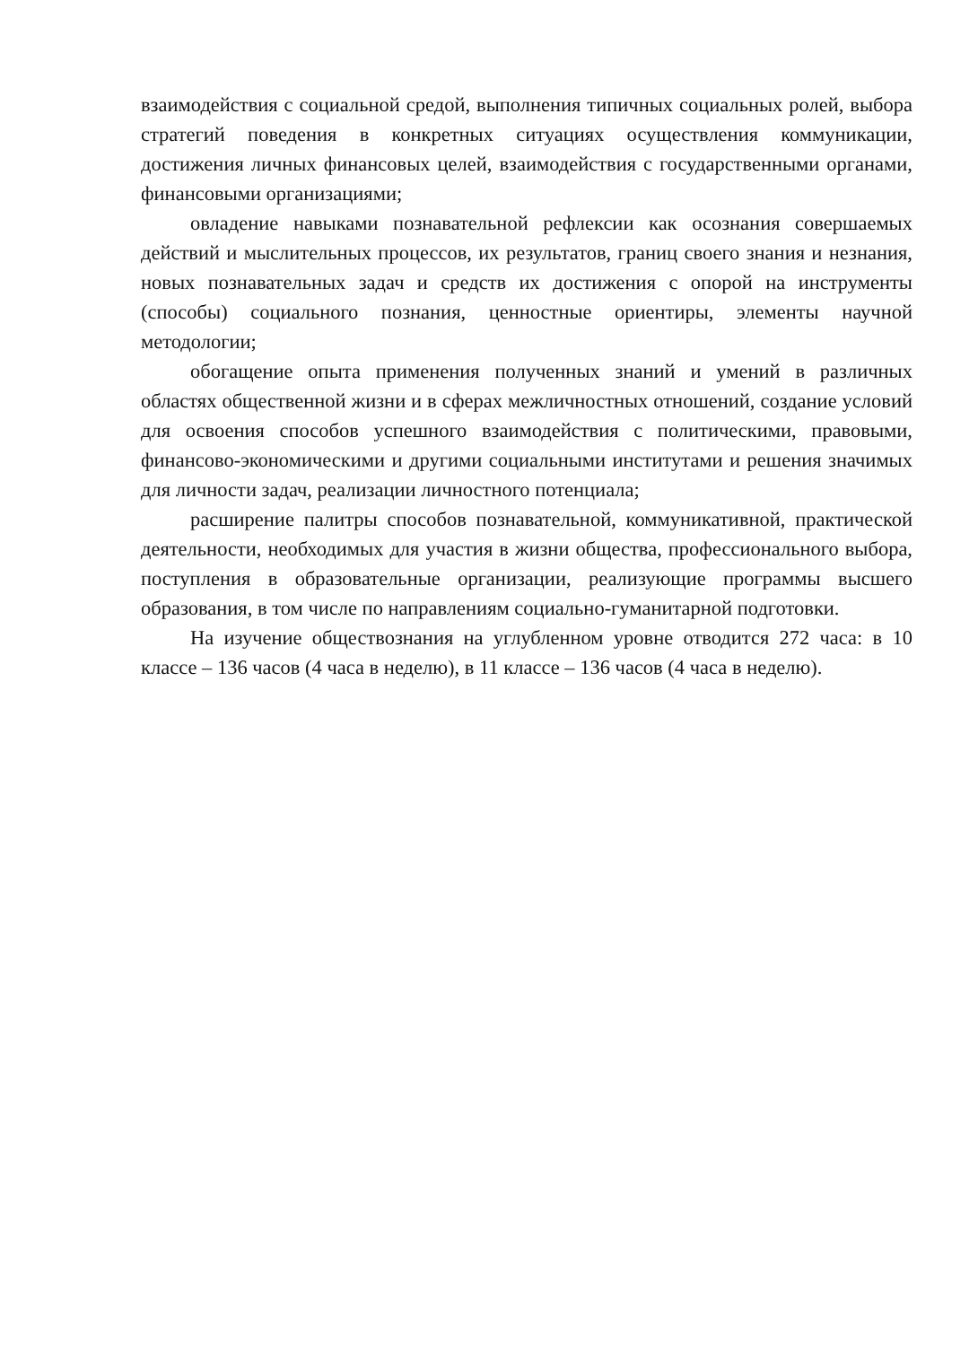взаимодействия с социальной средой, выполнения типичных социальных ролей, выбора стратегий поведения в конкретных ситуациях осуществления коммуникации, достижения личных финансовых целей, взаимодействия с государственными органами, финансовыми организациями;
овладение навыками познавательной рефлексии как осознания совершаемых действий и мыслительных процессов, их результатов, границ своего знания и незнания, новых познавательных задач и средств их достижения с опорой на инструменты (способы) социального познания, ценностные ориентиры, элементы научной методологии;
обогащение опыта применения полученных знаний и умений в различных областях общественной жизни и в сферах межличностных отношений, создание условий для освоения способов успешного взаимодействия с политическими, правовыми, финансово-экономическими и другими социальными институтами и решения значимых для личности задач, реализации личностного потенциала;
расширение палитры способов познавательной, коммуникативной, практической деятельности, необходимых для участия в жизни общества, профессионального выбора, поступления в образовательные организации, реализующие программы высшего образования, в том числе по направлениям социально-гуманитарной подготовки.
На изучение обществознания на углубленном уровне отводится 272 часа: в 10 классе – 136 часов (4 часа в неделю), в 11 классе – 136 часов (4 часа в неделю).